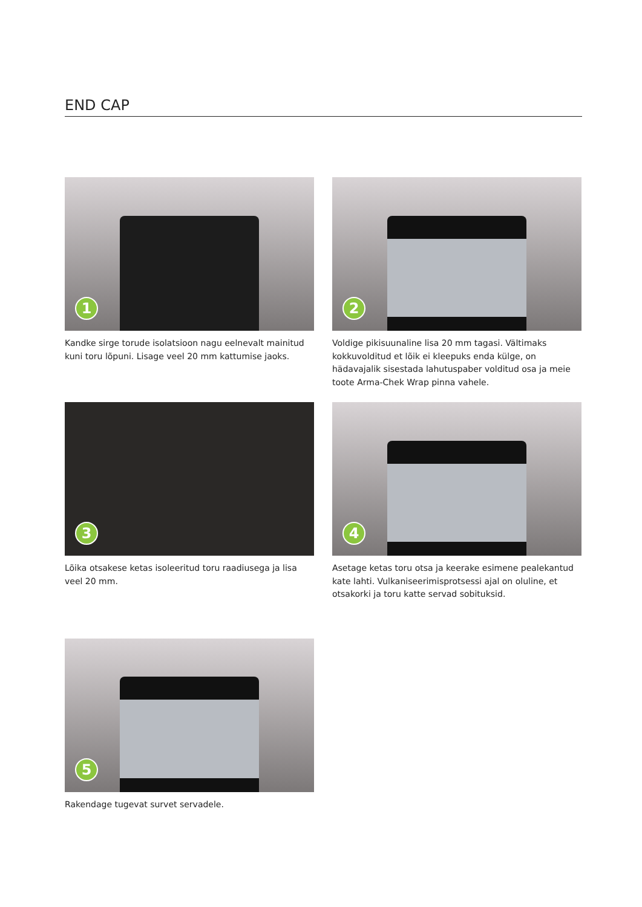END CAP
1
Kandke sirge torude isolatsioon nagu eelnevalt mainitud kuni toru lõpuni. Lisage veel 20 mm kattumise jaoks.
2
Voldige pikisuunaline lisa 20 mm tagasi. Vältimaks kokkuvolditud et lõik ei kleepuks enda külge, on hädavajalik sisestada lahutuspaber volditud osa ja meie toote Arma-Chek Wrap pinna vahele.
3
Lõika otsakese ketas isoleeritud toru raadiusega ja lisa veel 20 mm.
4
Asetage ketas toru otsa ja keerake esimene pealekantud kate lahti. Vulkaniseerimisprotsessi ajal on oluline, et otsakorki ja toru katte servad sobituksid.
5
Rakendage tugevat survet servadele.